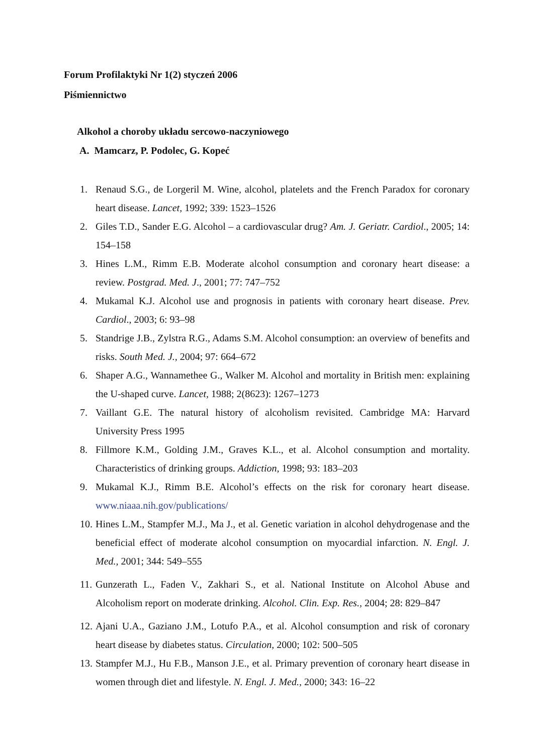Forum Profilaktyki Nr 1(2) styczeń 2006
Piśmiennictwo
Alkohol a choroby układu sercowo-naczyniowego
A. Mamcarz, P. Podolec, G. Kopeć
1. Renaud S.G., de Lorgeril M. Wine, alcohol, platelets and the French Paradox for coronary heart disease. Lancet, 1992; 339: 1523–1526
2. Giles T.D., Sander E.G. Alcohol – a cardiovascular drug? Am. J. Geriatr. Cardiol., 2005; 14: 154–158
3. Hines L.M., Rimm E.B. Moderate alcohol consumption and coronary heart disease: a review. Postgrad. Med. J., 2001; 77: 747–752
4. Mukamal K.J. Alcohol use and prognosis in patients with coronary heart disease. Prev. Cardiol., 2003; 6: 93–98
5. Standrige J.B., Zylstra R.G., Adams S.M. Alcohol consumption: an overview of benefits and risks. South Med. J., 2004; 97: 664–672
6. Shaper A.G., Wannamethee G., Walker M. Alcohol and mortality in British men: explaining the U-shaped curve. Lancet, 1988; 2(8623): 1267–1273
7. Vaillant G.E. The natural history of alcoholism revisited. Cambridge MA: Harvard University Press 1995
8. Fillmore K.M., Golding J.M., Graves K.L., et al. Alcohol consumption and mortality. Characteristics of drinking groups. Addiction, 1998; 93: 183–203
9. Mukamal K.J., Rimm B.E. Alcohol’s effects on the risk for coronary heart disease. www.niaaa.nih.gov/publications/
10. Hines L.M., Stampfer M.J., Ma J., et al. Genetic variation in alcohol dehydrogenase and the beneficial effect of moderate alcohol consumption on myocardial infarction. N. Engl. J. Med., 2001; 344: 549–555
11. Gunzerath L., Faden V., Zakhari S., et al. National Institute on Alcohol Abuse and Alcoholism report on moderate drinking. Alcohol. Clin. Exp. Res., 2004; 28: 829–847
12. Ajani U.A., Gaziano J.M., Lotufo P.A., et al. Alcohol consumption and risk of coronary heart disease by diabetes status. Circulation, 2000; 102: 500–505
13. Stampfer M.J., Hu F.B., Manson J.E., et al. Primary prevention of coronary heart disease in women through diet and lifestyle. N. Engl. J. Med., 2000; 343: 16–22